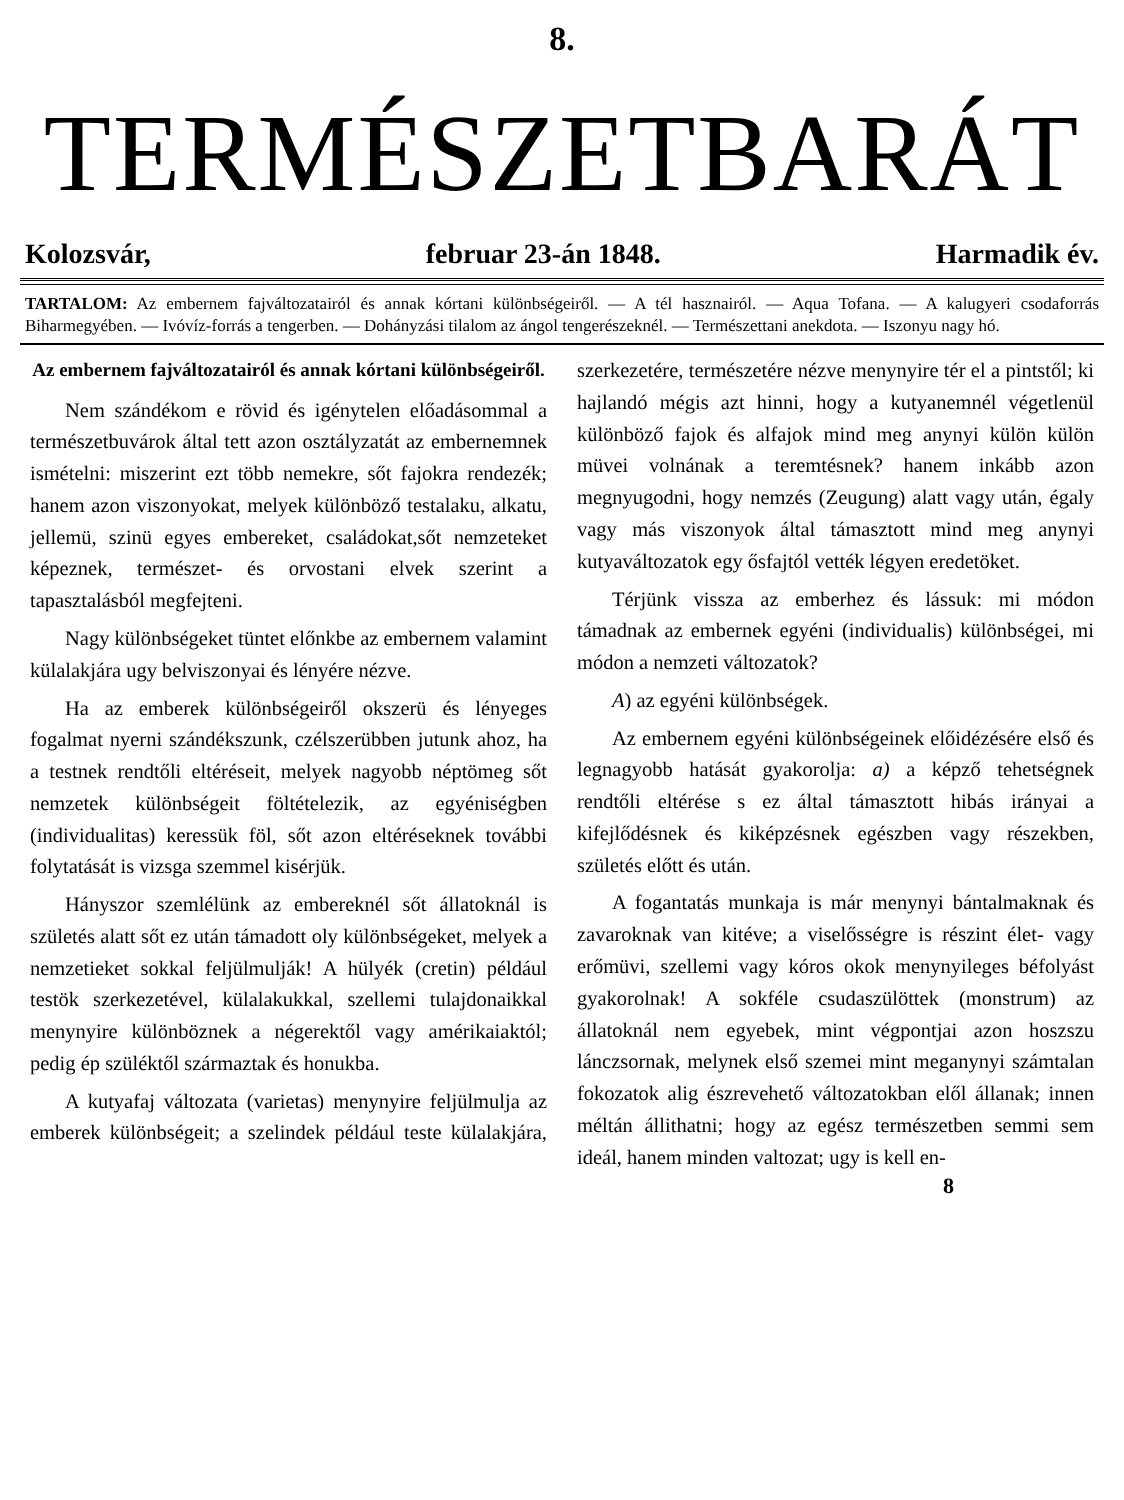8.
TERMÉSZETBARÁT
Kolozsvár, februar 23-án 1848. Harmadik év.
TARTALOM: Az embernem fajváltozatairól és annak kórtani különbségeiről. — A tél hasznairól. — Aqua Tofana. — A kalugyeri csodaforrás Biharmegyében. — Ivóvíz-forrás a tengerben. — Dohányzási tilalom az ángol tengerészeknél. — Természettani anekdota. — Iszonyu nagy hó.
Az embernem fajváltozatairól és annak kórtani különbségeiről.
Nem szándékom e rövid és igénytelen előadásommal a természetbuvárok által tett azon osztályzatát az embernemnek ismételni: miszerint ezt több nemekre, sőt fajokra rendezék; hanem azon viszonyokat, melyek különböző testalaku, alkatu, jellemü, szinü egyes embereket, családokat,sőt nemzeteket képeznek, természet- és orvostani elvek szerint a tapasztalásból megfejteni.
Nagy különbségeket tüntet előnkbe az embernem valamint külalakjára ugy belviszonyai és lényére nézve.
Ha az emberek különbségeiről okszerü és lényeges fogalmat nyerni szándékszunk, czélszerübben jutunk ahoz, ha a testnek rendtőli eltéréseit, melyek nagyobb néptömeg sőt nemzetek különbségeit föltételezik, az egyéniségben (individualitas) keressük föl, sőt azon eltéréseknek további folytatását is vizsga szemmel kisérjük.
Hányszor szemlélünk az embereknél sőt állatoknál is születés alatt sőt ez után támadott oly különbségeket, melyek a nemzetieket sokkal feljülmulják! A hülyék (cretin) például testök szerkezetével, külalakukkal, szellemi tulajdonaikkal menynyire különböznek a négerektől vagy amérikaiaktól; pedig ép szüléktől származtak és honukba.
A kutyafaj változata (varietas) menynyire feljülmulja az emberek különbségeit; a szelindek például teste külalakjára, szerkezetére, természetére nézve menynyire tér el a pintstől; ki hajlandó mégis azt hinni, hogy a kutyanemnél végetlenül különböző fajok és alfajok mind meg anynyi külön külön müvei volnának a teremtésnek? hanem inkább azon megnyugodni, hogy nemzés (Zeugung) alatt vagy után, égaly vagy más viszonyok által támasztott mind meg anynyi kutyaváltozatok egy ősfajtól vették légyen eredetöket.
Térjünk vissza az emberhez és lássuk: mi módon támadnak az embernek egyéni (individualis) különbségei, mi módon a nemzeti változatok?
A) az egyéni különbségek.
Az embernem egyéni különbségeinek előidézésére első és legnagyobb hatását gyakorolja: a) a képző tehetségnek rendtőli eltérése s ez által támasztott hibás irányai a kifejlődésnek és kiképzésnek egészben vagy részekben, születés előtt és után.
A fogantatás munkaja is már menynyi bántalmaknak és zavaroknak van kitéve; a viselősségre is részint élet- vagy erőmüvi, szellemi vagy kóros okok menynyileges béfolyást gyakorolnak! A sokféle csudaszülöttek (monstrum) az állatoknál nem egyebek, mint végpontjai azon hoszszu lánczsornak, melynek első szemei mint meganynyi számtalan fokozatok alig észrevehető változatokban elől állanak; innen méltán állithatni; hogy az egész természetben semmi sem ideál, hanem minden valtozat; ugy is kell en-
8